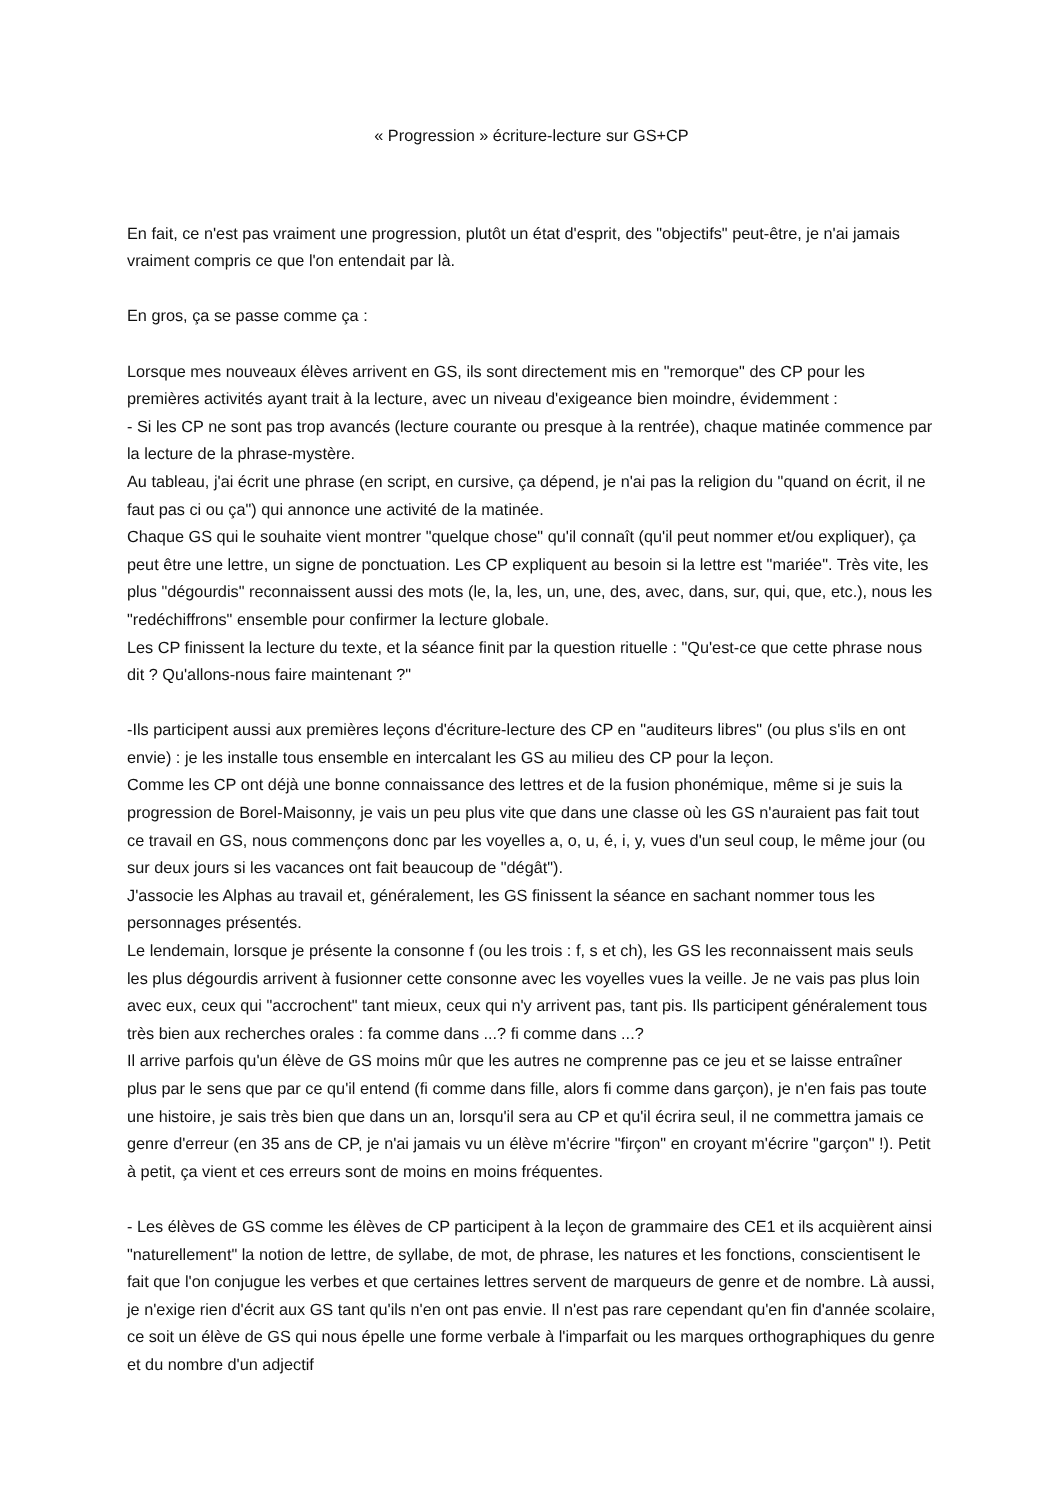« Progression » écriture-lecture sur GS+CP
En fait, ce n'est pas vraiment une progression, plutôt un état d'esprit, des "objectifs" peut-être, je n'ai jamais vraiment compris ce que l'on entendait par là.
En gros, ça se passe comme ça :
Lorsque mes nouveaux élèves arrivent en GS, ils sont directement mis en "remorque" des CP pour les premières activités ayant trait à la lecture, avec un niveau d'exigeance bien moindre, évidemment :
- Si les CP ne sont pas trop avancés (lecture courante ou presque à la rentrée), chaque matinée commence par la lecture de la phrase-mystère.
Au tableau, j'ai écrit une phrase (en script, en cursive, ça dépend, je n'ai pas la religion du "quand on écrit, il ne faut pas ci ou ça") qui annonce une activité de la matinée.
Chaque GS qui le souhaite vient montrer "quelque chose" qu'il connaît (qu'il peut nommer et/ou expliquer), ça peut être une lettre, un signe de ponctuation. Les CP expliquent au besoin si la lettre est "mariée". Très vite, les plus "dégourdis" reconnaissent aussi des mots (le, la, les, un, une, des, avec, dans, sur, qui, que, etc.), nous les "redéchiffrons" ensemble pour confirmer la lecture globale.
Les CP finissent la lecture du texte, et la séance finit par la question rituelle : "Qu'est-ce que cette phrase nous dit ? Qu'allons-nous faire maintenant ?"
-Ils participent aussi aux premières leçons d'écriture-lecture des CP en "auditeurs libres" (ou plus s'ils en ont envie) : je les installe tous ensemble en intercalant les GS au milieu des CP pour la leçon.
Comme les CP ont déjà une bonne connaissance des lettres et de la fusion phonémique, même si je suis la progression de Borel-Maisonny, je vais un peu plus vite que dans une classe où les GS n'auraient pas fait tout ce travail en GS, nous commençons donc par les voyelles a, o, u, é, i, y, vues d'un seul coup, le même jour (ou sur deux jours si les vacances ont fait beaucoup de "dégât").
J'associe les Alphas au travail et, généralement, les GS finissent la séance en sachant nommer tous les personnages présentés.
Le lendemain, lorsque je présente la consonne f (ou les trois : f, s et ch), les GS les reconnaissent mais seuls les plus dégourdis arrivent à fusionner cette consonne avec les voyelles vues la veille. Je ne vais pas plus loin avec eux, ceux qui "accrochent" tant mieux, ceux qui n'y arrivent pas, tant pis. Ils participent généralement tous très bien aux recherches orales : fa comme dans ...? fi comme dans ...?
Il arrive parfois qu'un élève de GS moins mûr que les autres ne comprenne pas ce jeu et se laisse entraîner plus par le sens que par ce qu'il entend (fi comme dans fille, alors fi comme dans garçon), je n'en fais pas toute une histoire, je sais très bien que dans un an, lorsqu'il sera au CP et qu'il écrira seul, il ne commettra jamais ce genre d'erreur (en 35 ans de CP, je n'ai jamais vu un élève m'écrire "firçon" en croyant m'écrire "garçon" !). Petit à petit, ça vient et ces erreurs sont de moins en moins fréquentes.
- Les élèves de GS comme les élèves de CP participent à la leçon de grammaire des CE1 et ils acquièrent ainsi "naturellement" la notion de lettre, de syllabe, de mot, de phrase, les natures et les fonctions, conscientisent le fait que l'on conjugue les verbes et que certaines lettres servent de marqueurs de genre et de nombre. Là aussi, je n'exige rien d'écrit aux GS tant qu'ils n'en ont pas envie. Il n'est pas rare cependant qu'en fin d'année scolaire, ce soit un élève de GS qui nous épelle une forme verbale à l'imparfait ou les marques orthographiques du genre et du nombre d'un adjectif